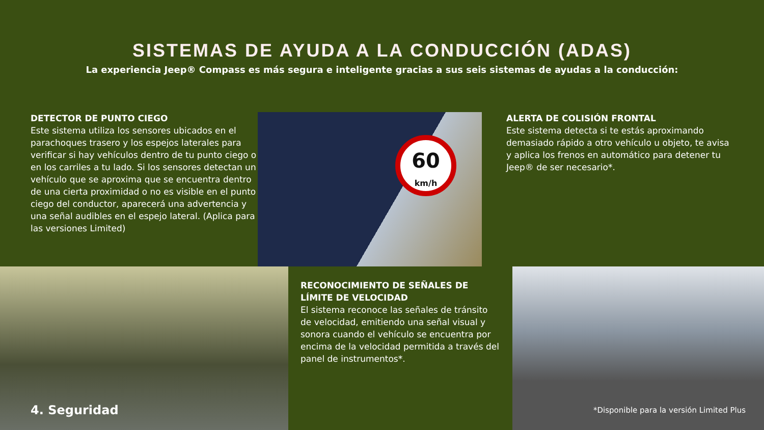SISTEMAS DE AYUDA A LA CONDUCCIÓN (ADAS)
La experiencia Jeep® Compass es más segura e inteligente gracias a sus seis sistemas de ayudas a la conducción:
DETECTOR DE PUNTO CIEGO
Este sistema utiliza los sensores ubicados en el parachoques trasero y los espejos laterales para verificar si hay vehículos dentro de tu punto ciego o en los carriles a tu lado. Si los sensores detectan un vehículo que se aproxima que se encuentra dentro de una cierta proximidad o no es visible en el punto ciego del conductor, aparecerá una advertencia y una señal audibles en el espejo lateral. (Aplica para las versiones Limited)
60
km/h
ALERTA DE COLISIÓN FRONTAL
Este sistema detecta si te estás aproximando demasiado rápido a otro vehículo u objeto, te avisa y aplica los frenos en automático para detener tu Jeep® de ser necesario*.
4. Seguridad
RECONOCIMIENTO DE SEÑALES DE LÍMITE DE VELOCIDAD
El sistema reconoce las señales de tránsito de velocidad, emitiendo una señal visual y sonora cuando el vehículo se encuentra por encima de la velocidad permitida a través del panel de instrumentos*.
*Disponible para la versión Limited Plus